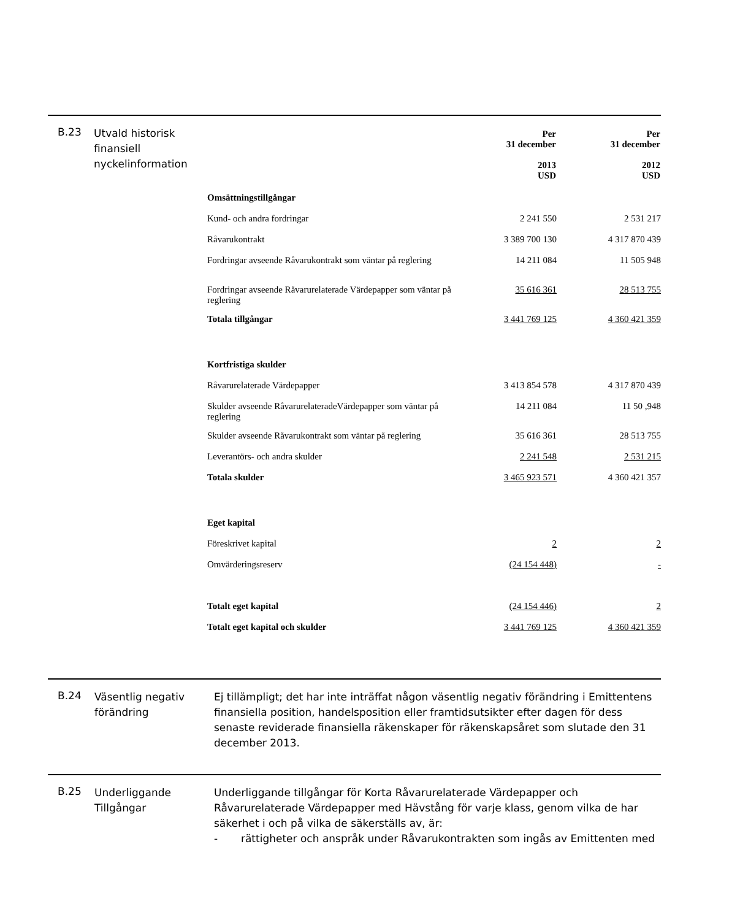B.23
Utvald historisk finansiell nyckelinformation
| | Per 31 december 2013 USD | Per 31 december 2012 USD |
| Omsättningstillgångar | | |
| Kund- och andra fordringar | 2 241 550 | 2 531 217 |
| Råvarukontrakt | 3 389 700 130 | 4 317 870 439 |
| Fordringar avseende Råvarukontrakt som väntar på reglering | 14 211 084 | 11 505 948 |
| Fordringar avseende Råvarurelaterade Värdepapper som väntar på reglering | 35 616 361 | 28 513 755 |
| Totala tillgångar | 3 441 769 125 | 4 360 421 359 |
| Kortfristiga skulder | | |
| Råvarurelaterade Värdepapper | 3 413 854 578 | 4 317 870 439 |
| Skulder avseende RåvarurelateradeVärdepapper som väntar på reglering | 14 211 084 | 11 50 ,948 |
| Skulder avseende Råvarukontrakt som väntar på reglering | 35 616 361 | 28 513 755 |
| Leverantörs- och andra skulder | 2 241 548 | 2 531 215 |
| Totala skulder | 3 465 923 571 | 4 360 421 357 |
| Eget kapital | | |
| Föreskrivet kapital | 2 | 2 |
| Omvärderingsreserv | (24 154 448) | - |
| Totalt eget kapital | (24 154 446) | 2 |
| Totalt eget kapital och skulder | 3 441 769 125 | 4 360 421 359 |
B.24
Väsentlig negativ förändring
Ej tillämpligt; det har inte inträffat någon väsentlig negativ förändring i Emittentens finansiella position, handelsposition eller framtidsutsikter efter dagen för dess senaste reviderade finansiella räkenskaper för räkenskapsåret som slutade den 31 december 2013.
B.25
Underliggande Tillgångar
Underliggande tillgångar för Korta Råvarurelaterade Värdepapper och Råvarurelaterade Värdepapper med Hävstång för varje klass, genom vilka de har säkerhet i och på vilka de säkerställs av, är:
- rättigheter och anspråk under Råvarukontrakten som ingås av Emittenten med